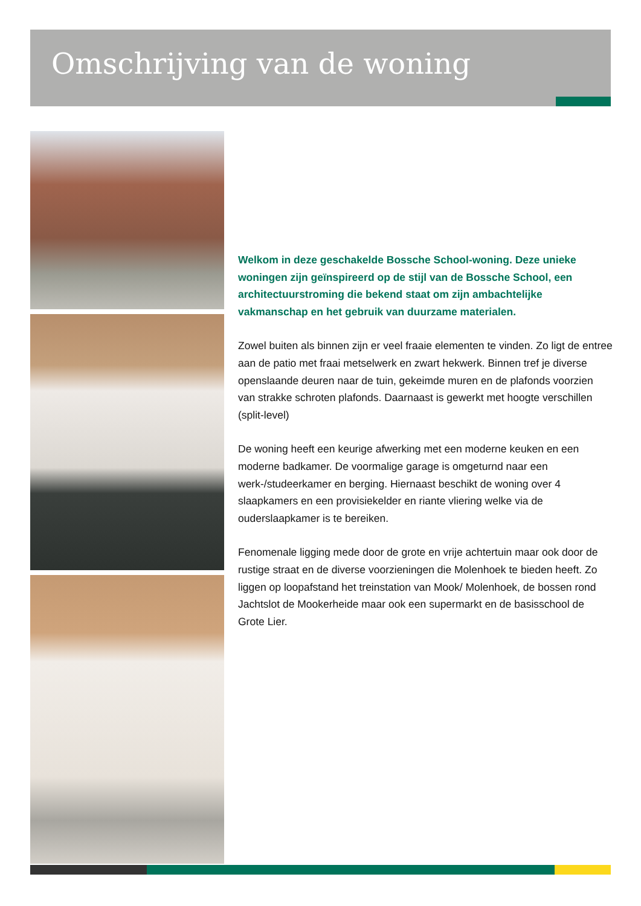Omschrijving van de woning
Welkom in deze geschakelde Bossche School-woning. Deze unieke woningen zijn geïnspireerd op de stijl van de Bossche School, een architectuurstroming die bekend staat om zijn ambachtelijke vakmanschap en het gebruik van duurzame materialen.
Zowel buiten als binnen zijn er veel fraaie elementen te vinden. Zo ligt de entree aan de patio met fraai metselwerk en zwart hekwerk. Binnen tref je diverse openslaande deuren naar de tuin, gekeimde muren en de plafonds voorzien van strakke schroten plafonds. Daarnaast is gewerkt met hoogte verschillen (split-level)
De woning heeft een keurige afwerking met een moderne keuken en een moderne badkamer. De voormalige garage is omgeturnd naar een werk-/studeerkamer en berging. Hiernaast beschikt de woning over 4 slaapkamers en een provisiekelder en riante vliering welke via de ouderslaapkamer is te bereiken.
Fenomenale ligging mede door de grote en vrije achtertuin maar ook door de rustige straat en de diverse voorzieningen die Molenhoek te bieden heeft. Zo liggen op loopafstand het treinstation van Mook/ Molenhoek, de bossen rond Jachtslot de Mookerheide maar ook een supermarkt en de basisschool de Grote Lier.